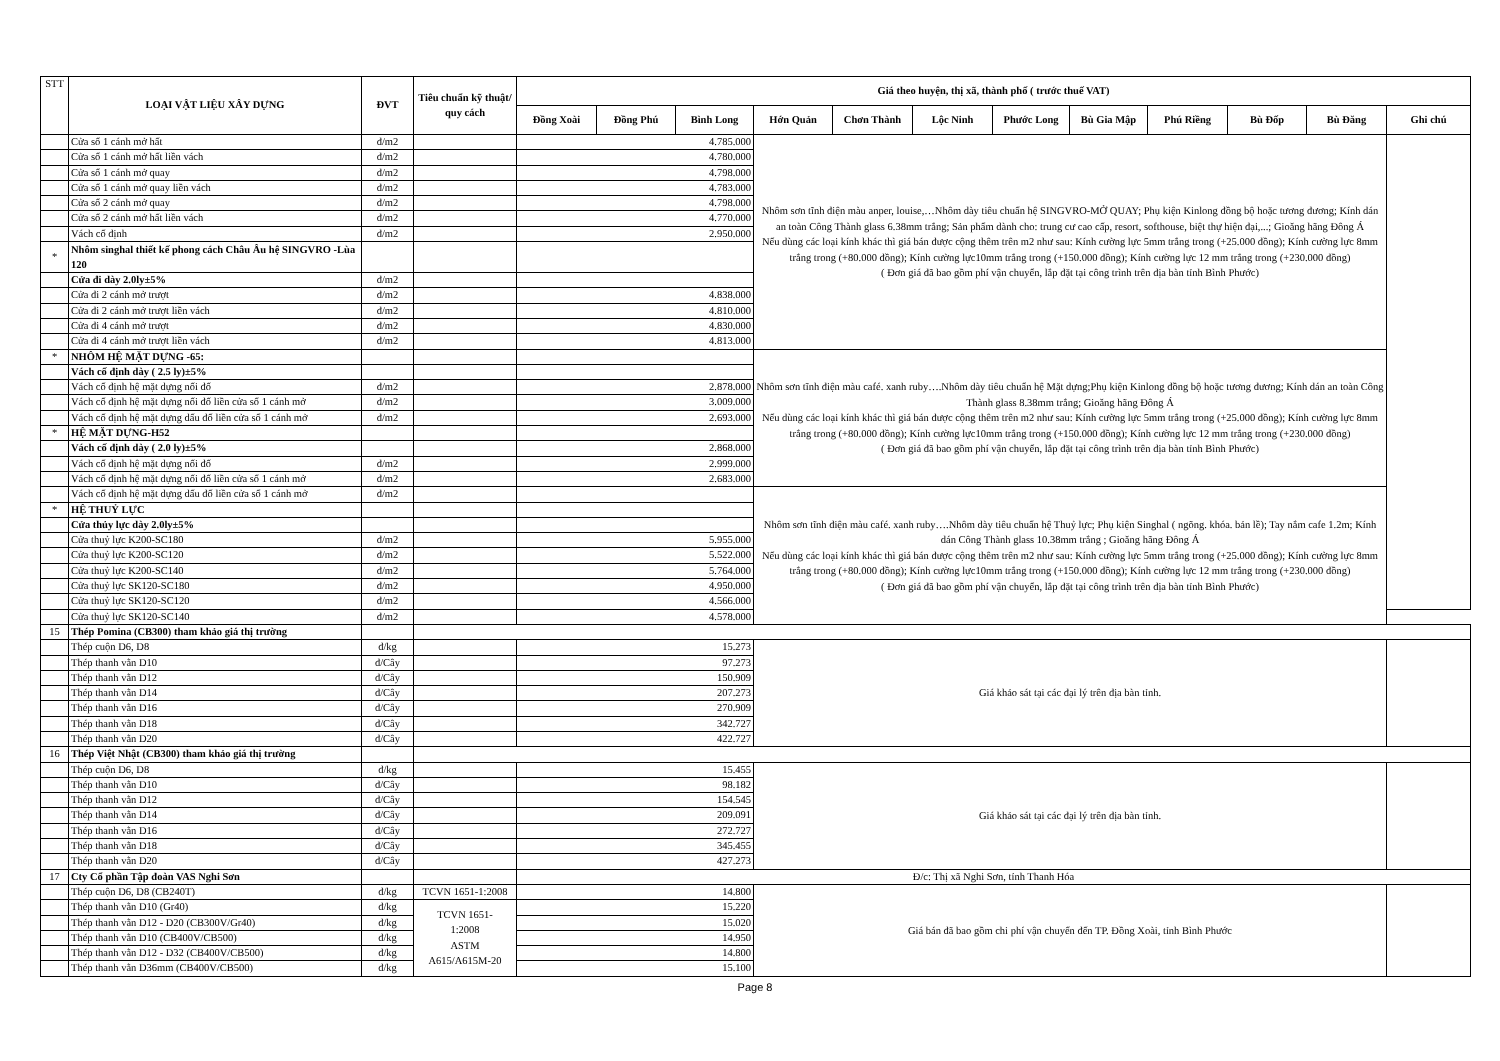| STT | LOẠI VẬT LIỆU XÂY DỰNG | ĐVT | Tiêu chuẩn kỹ thuật/ quy cách | Giá theo huyện, thị xã, thành phố ( trước thuế VAT) | | | | | | | | | | | |
| --- | --- | --- | --- | --- | --- | --- | --- | --- | --- | --- | --- | --- | --- | --- | --- |
| | | | | Đồng Xoài | Đồng Phú | Bình Long | Hớn Quản | Chơn Thành | Lộc Ninh | Phước Long | Bù Gia Mập | Phú Riềng | Bù Đốp | Bù Đăng | Ghi chú |
| | Cửa sổ 1 cánh mở hất | đ/m2 | | 4.785.000 | | | Nhôm sơn tĩnh điện màu anper, louise,…Nhôm dày tiêu chuẩn hệ SINGVRO-MỞ QUAY; Phụ kiện Kinlong đồng bộ hoặc tương đương; Kính dán an toàn Công Thành glass 6.38mm trắng; Sản phẩm dành cho: trung cư cao cấp, resort, softhouse, biệt thự hiện đại,...; Gioăng hãng Đông Á Nếu dùng các loại kính khác thì giá bán được cộng thêm trên m2 như sau: Kính cường lực 5mm trắng trong (+25.000 đồng); Kính cường lực 8mm trắng trong (+80.000 đồng); Kính cường lực10mm trắng trong (+150.000 đồng); Kính cường lực 12 mm trắng trong (+230.000 đồng) ( Đơn giá đã bao gồm phí vận chuyển, lắp đặt tại công trình trên địa bàn tỉnh Bình Phước) | | | | | | | | |
| | Cửa sổ 1 cánh mở hất liền vách | đ/m2 | | 4.780.000 | | | | | | | | | | | |
| | Cửa sổ 1 cánh mở quay | đ/m2 | | 4.798.000 | | | | | | | | | | | |
| | Cửa sổ 1 cánh mở quay liền vách | đ/m2 | | 4.783.000 | | | | | | | | | | | |
| | Cửa sổ 2 cánh mở quay | đ/m2 | | 4.798.000 | | | | | | | | | | | |
| | Cửa sổ 2 cánh mở hất liền vách | đ/m2 | | 4.770.000 | | | | | | | | | | | |
| | Vách cố định | đ/m2 | | 2.950.000 | | | | | | | | | | | |
| * | Nhôm singhal thiết kế phong cách Châu Âu hệ SINGVRO -Lùa 120 | | | | | | | | | | | | | | |
| | Cửa đi dày 2.0ly±5% | đ/m2 | | | | | | | | | | | | | |
| | Cửa đi 2 cánh mở trượt | đ/m2 | | 4.838.000 | | | | | | | | | | | |
| | Cửa đi 2 cánh mở trượt liền vách | đ/m2 | | 4.810.000 | | | | | | | | | | | |
| | Cửa đi 4 cánh mở trượt | đ/m2 | | 4.830.000 | | | | | | | | | | | |
| | Cửa đi 4 cánh mở trượt liền vách | đ/m2 | | 4.813.000 | | | | | | | | | | | |
| * | NHÔM HỆ MẶT DỰNG -65: | | | | | | Nhôm sơn tĩnh điện màu café. xanh ruby….Nhôm dày tiêu chuẩn hệ Mặt dựng;Phụ kiện Kinlong đồng bộ hoặc tương đương; Kính dán an toàn Công Thành glass 8.38mm trắng; Gioăng hãng Đông Á Nếu dùng các loại kính khác thì giá bán được cộng thêm trên m2 như sau: Kính cường lực 5mm trắng trong (+25.000 đồng); Kính cường lực 8mm trắng trong (+80.000 đồng); Kính cường lực10mm trắng trong (+150.000 đồng); Kính cường lực 12 mm trắng trong (+230.000 đồng) ( Đơn giá đã bao gồm phí vận chuyển, lắp đặt tại công trình trên địa bàn tỉnh Bình Phước) | | | | | | | | |
| | Vách cố định dày ( 2.5 ly)±5% | | | | | | | | | | | | | | |
| | Vách cố định hệ mặt dựng nối đố | đ/m2 | | 2.878.000 | | | | | | | | | | | |
| | Vách cố định hệ mặt dựng nối đố liền cửa sổ 1 cánh mở | đ/m2 | | 3.009.000 | | | | | | | | | | | |
| | Vách cố định hệ mặt dựng dấu đố liền cửa sổ 1 cánh mở | đ/m2 | | 2.693.000 | | | | | | | | | | | |
| * | HỆ MẶT DỰNG-H52 | | | | | | | | | | | | | | |
| | Vách cố định dày ( 2.0 ly)±5% | | | 2.868.000 | | | | | | | | | | | |
| | Vách cố định hệ mặt dựng nối đố | đ/m2 | | 2.999.000 | | | | | | | | | | | |
| | Vách cố định hệ mặt dựng nối đố liền cửa sổ 1 cánh mở | đ/m2 | | 2.683.000 | | | | | | | | | | | |
| | Vách cố định hệ mặt dựng dấu đố liền cửa sổ 1 cánh mở | đ/m2 | | | | | Nhôm sơn tĩnh điện màu café. xanh ruby….Nhôm dày tiêu chuẩn hệ Thuỷ lực; Phụ kiện Singhal ( ngõng. khóa. bản lề); Tay nắm cafe 1.2m; Kính dán Công Thành glass 10.38mm trắng ; Gioăng hãng Đông Á Nếu dùng các loại kính khác thì giá bán được cộng thêm trên m2 như sau: Kính cường lực 5mm trắng trong (+25.000 đồng); Kính cường lực 8mm trắng trong (+80.000 đồng); Kính cường lực10mm trắng trong (+150.000 đồng); Kính cường lực 12 mm trắng trong (+230.000 đồng) ( Đơn giá đã bao gồm phí vận chuyển, lắp đặt tại công trình trên địa bàn tỉnh Bình Phước) | | | | | | | | |
| * | HỆ THUỶ LỰC | | | | | | | | | | | | | | |
| | Cửa thủy lực dày 2.0ly±5% | | | | | | | | | | | | | | |
| | Cửa thuỷ lực K200-SC180 | đ/m2 | | 5.955.000 | | | | | | | | | | | |
| | Cửa thuỷ lực K200-SC120 | đ/m2 | | 5.522.000 | | | | | | | | | | | |
| | Cửa thuỷ lực K200-SC140 | đ/m2 | | 5.764.000 | | | | | | | | | | | |
| | Cửa thuỷ lực SK120-SC180 | đ/m2 | | 4.950.000 | | | | | | | | | | | |
| | Cửa thuỷ lực SK120-SC120 | đ/m2 | | 4.566.000 | | | | | | | | | | | |
| | Cửa thuỷ lực SK120-SC140 | đ/m2 | | 4.578.000 | | | | | | | | | | | |
| 15 | Thép Pomina (CB300) tham khảo giá thị trường | | | | | | | | | | | | | | |
| | Thép cuộn D6, D8 | đ/kg | | 15.273 | | | Giá khảo sát tại các đại lý trên địa bàn tỉnh. | | | | | | | | |
| | Thép thanh vằn D10 | đ/Cây | | 97.273 | | | | | | | | | | | |
| | Thép thanh vằn D12 | đ/Cây | | 150.909 | | | | | | | | | | | |
| | Thép thanh vằn D14 | đ/Cây | | 207.273 | | | | | | | | | | | |
| | Thép thanh vằn D16 | đ/Cây | | 270.909 | | | | | | | | | | | |
| | Thép thanh vằn D18 | đ/Cây | | 342.727 | | | | | | | | | | | |
| | Thép thanh vằn D20 | đ/Cây | | 422.727 | | | | | | | | | | | |
| 16 | Thép Việt Nhật (CB300) tham khảo giá thị trường | | | | | | | | | | | | | | |
| | Thép cuộn D6, D8 | đ/kg | | 15.455 | | | Giá khảo sát tại các đại lý trên địa bàn tỉnh. | | | | | | | | |
| | Thép thanh vằn D10 | đ/Cây | | 98.182 | | | | | | | | | | | |
| | Thép thanh vằn D12 | đ/Cây | | 154.545 | | | | | | | | | | | |
| | Thép thanh vằn D14 | đ/Cây | | 209.091 | | | | | | | | | | | |
| | Thép thanh vằn D16 | đ/Cây | | 272.727 | | | | | | | | | | | |
| | Thép thanh vằn D18 | đ/Cây | | 345.455 | | | | | | | | | | | |
| | Thép thanh vằn D20 | đ/Cây | | 427.273 | | | | | | | | | | | |
| 17 | Cty Cổ phần Tập đoàn VAS Nghi Sơn | | | Đ/c: Thị xã Nghi Sơn, tỉnh Thanh Hóa | | | | | | | | | | | |
| | Thép cuộn D6, D8 (CB240T) | đ/kg | TCVN 1651-1:2008 | 14.800 | | | Giá bán đã bao gồm chi phí vận chuyển đến TP. Đồng Xoài, tỉnh Bình Phước | | | | | | | | |
| | Thép thanh vằn D10 (Gr40) | đ/kg | TCVN 1651- 1:2008 ASTM A615/A615M-20 | 15.220 | | | | | | | | | | | |
| | Thép thanh vằn D12 - D20 (CB300V/Gr40) | đ/kg | | 15.020 | | | | | | | | | | | |
| | Thép thanh vằn D10 (CB400V/CB500) | đ/kg | | 14.950 | | | | | | | | | | | |
| | Thép thanh vằn D12 - D32 (CB400V/CB500) | đ/kg | | 14.800 | | | | | | | | | | | |
| | Thép thanh vằn D36mm (CB400V/CB500) | đ/kg | | 15.100 | | | | | | | | | | | |
Page 8